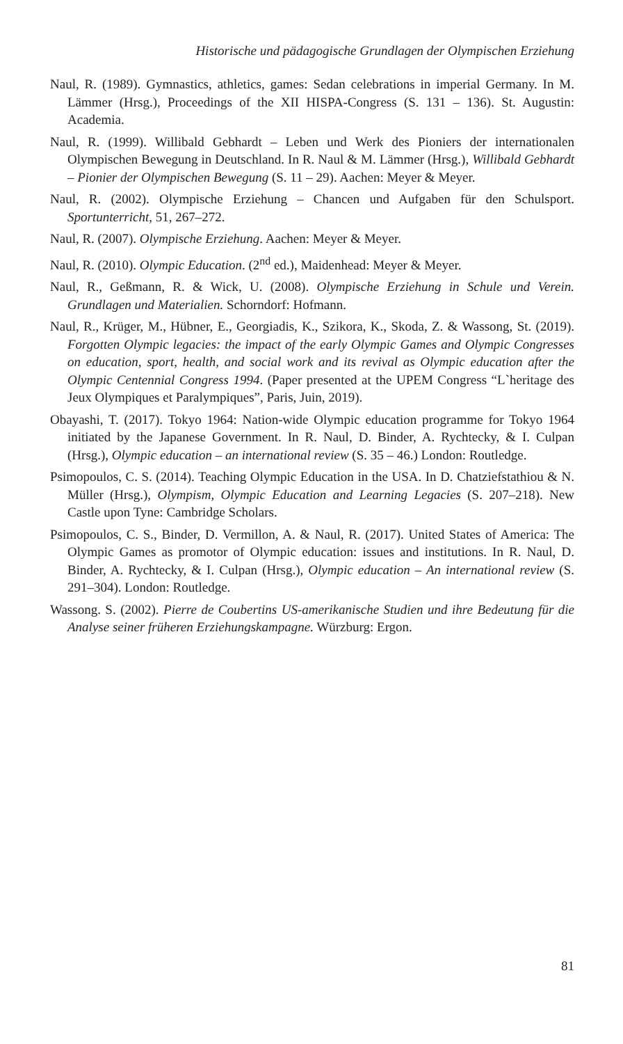Historische und pädagogische Grundlagen der Olympischen Erziehung
Naul, R. (1989). Gymnastics, athletics, games: Sedan celebrations in imperial Germany. In M. Lämmer (Hrsg.), Proceedings of the XII HISPA-Congress (S. 131 – 136). St. Augustin: Academia.
Naul, R. (1999). Willibald Gebhardt – Leben und Werk des Pioniers der internationalen Olympischen Bewegung in Deutschland. In R. Naul & M. Lämmer (Hrsg.), Willibald Gebhardt – Pionier der Olympischen Bewegung (S. 11 – 29). Aachen: Meyer & Meyer.
Naul, R. (2002). Olympische Erziehung – Chancen und Aufgaben für den Schulsport. Sportunterricht, 51, 267–272.
Naul, R. (2007). Olympische Erziehung. Aachen: Meyer & Meyer.
Naul, R. (2010). Olympic Education. (2<sup>nd</sup> ed.), Maidenhead: Meyer & Meyer.
Naul, R., Geßmann, R. & Wick, U. (2008). Olympische Erziehung in Schule und Verein. Grundlagen und Materialien. Schorndorf: Hofmann.
Naul, R., Krüger, M., Hübner, E., Georgiadis, K., Szikora, K., Skoda, Z. & Wassong, St. (2019). Forgotten Olympic legacies: the impact of the early Olympic Games and Olympic Congresses on education, sport, health, and social work and its revival as Olympic education after the Olympic Centennial Congress 1994. (Paper presented at the UPEM Congress “L`heritage des Jeux Olympiques et Paralympiques”, Paris, Juin, 2019).
Obayashi, T. (2017). Tokyo 1964: Nation-wide Olympic education programme for Tokyo 1964 initiated by the Japanese Government. In R. Naul, D. Binder, A. Rychtecky, & I. Culpan (Hrsg.), Olympic education – an international review (S. 35 – 46.) London: Routledge.
Psimopoulos, C. S. (2014). Teaching Olympic Education in the USA. In D. Chatziefstathiou & N. Müller (Hrsg.), Olympism, Olympic Education and Learning Legacies (S. 207–218). New Castle upon Tyne: Cambridge Scholars.
Psimopoulos, C. S., Binder, D. Vermillon, A. & Naul, R. (2017). United States of America: The Olympic Games as promotor of Olympic education: issues and institutions. In R. Naul, D. Binder, A. Rychtecky, & I. Culpan (Hrsg.), Olympic education – An international review (S. 291–304). London: Routledge.
Wassong. S. (2002). Pierre de Coubertins US-amerikanische Studien und ihre Bedeutung für die Analyse seiner früheren Erziehungskampagne. Würzburg: Ergon.
81